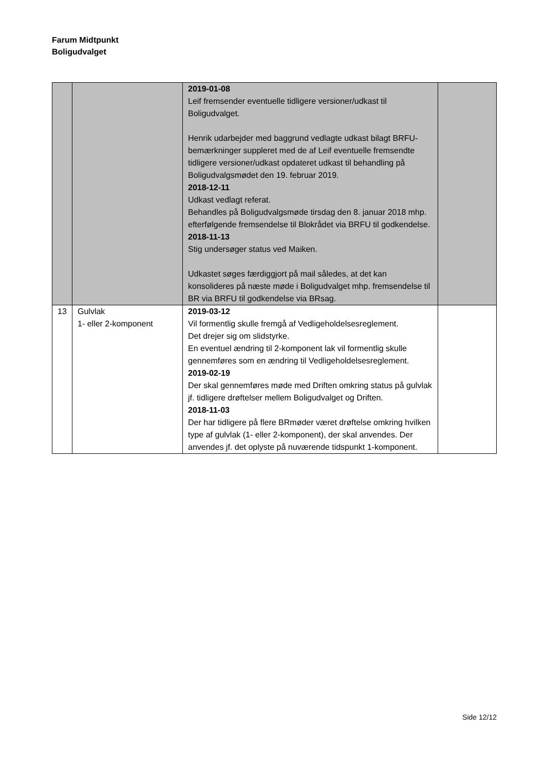Farum Midtpunkt
Boligudvalget
| | | 2019-01-08 Leif fremsender eventuelle tidligere versioner/udkast til Boligudvalget. Henrik udarbejder med baggrund vedlagte udkast bilagt BRFU-bemærkninger suppleret med de af Leif eventuelle fremsendte tidligere versioner/udkast opdateret udkast til behandling på Boligudvalgsmødet den 19. februar 2019. 2018-12-11 Udkast vedlagt referat. Behandles på Boligudvalgsmøde tirsdag den 8. januar 2018 mhp. efterfølgende fremsendelse til Blokrådet via BRFU til godkendelse. 2018-11-13 Stig undersøger status ved Maiken. Udkastet søges færdiggjort på mail således, at det kan konsolideres på næste møde i Boligudvalget mhp. fremsendelse til BR via BRFU til godkendelse via BRsag. | |
| 13 | Gulvlak 1- eller 2-komponent | 2019-03-12 Vil formentlig skulle fremgå af Vedligeholdelsesreglement. Det drejer sig om slidstyrke. En eventuel ændring til 2-komponent lak vil formentlig skulle gennemføres som en ændring til Vedligeholdelsesreglement. 2019-02-19 Der skal gennemføres møde med Driften omkring status på gulvlak jf. tidligere drøftelser mellem Boligudvalget og Driften. 2018-11-03 Der har tidligere på flere BRmøder været drøftelse omkring hvilken type af gulvlak (1- eller 2-komponent), der skal anvendes. Der anvendes jf. det oplyste på nuværende tidspunkt 1-komponent. | |
Side 12/12